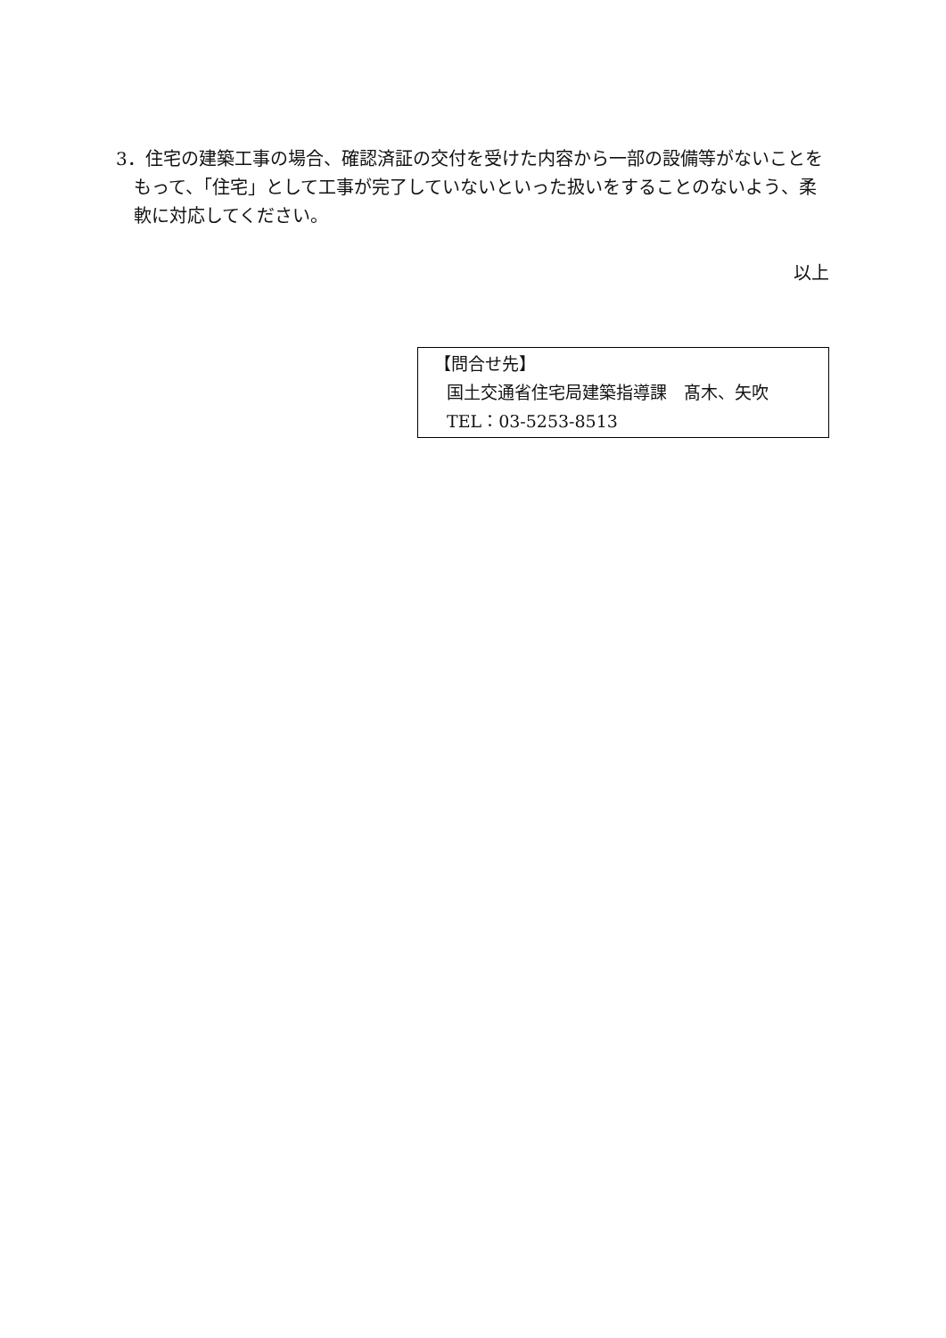3．住宅の建築工事の場合、確認済証の交付を受けた内容から一部の設備等がないことをもって、「住宅」として工事が完了していないといった扱いをすることのないよう、柔軟に対応してください。
以上
【問合せ先】
国土交通省住宅局建築指導課　髙木、矢吹
TEL：03-5253-8513